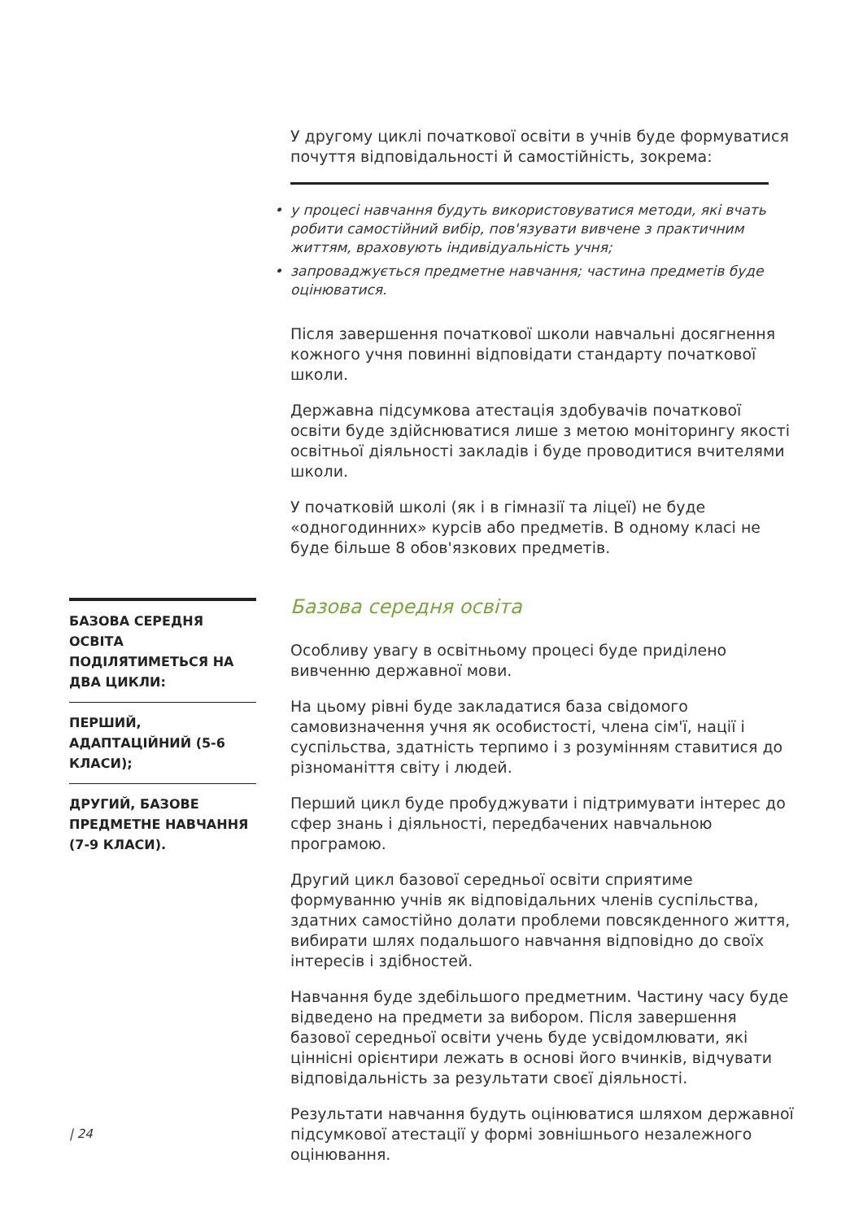У другому циклі початкової освіти в учнів буде формуватися почуття відповідальності й самостійність, зокрема:
• у процесі навчання будуть використовуватися методи, які вчать робити самостійний вибір, пов'язувати вивчене з практичним життям, враховують індивідуальність учня;
• запроваджується предметне навчання; частина предметів буде оцінюватися.
Після завершення початкової школи навчальні досягнення кожного учня повинні відповідати стандарту початкової школи.
Державна підсумкова атестація здобувачів початкової освіти буде здійснюватися лише з метою моніторингу якості освітньої діяльності закладів і буде проводитися вчителями школи.
У початковій школі (як і в гімназії та ліцеї) не буде «одногодинних» курсів або предметів. В одному класі не буде більше 8 обов'язкових предметів.
Базова середня освіта
Особливу увагу в освітньому процесі буде приділено вивченню державної мови.
На цьому рівні буде закладатися база свідомого самовизначення учня як особистості, члена сім'ї, нації і суспільства, здатність терпимо і з розумінням ставитися до різноманіття світу і людей.
Перший цикл буде пробуджувати і підтримувати інтерес до сфер знань і діяльності, передбачених навчальною програмою.
Другий цикл базової середньої освіти сприятиме формуванню учнів як відповідальних членів суспільства, здатних самостійно долати проблеми повсякденного життя, вибирати шлях подальшого навчання відповідно до своїх інтересів і здібностей.
Навчання буде здебільшого предметним. Частину часу буде відведено на предмети за вибором. Після завершення базової середньої освіти учень буде усвідомлювати, які ціннісні орієнтири лежать в основі його вчинків, відчувати відповідальність за результати своєї діяльності.
Результати навчання будуть оцінюватися шляхом державної підсумкової атестації у формі зовнішнього незалежного оцінювання.
БАЗОВА СЕРЕДНЯ ОСВІТА ПОДІЛЯТИМЕТЬСЯ НА ДВА ЦИКЛИ:
ПЕРШИЙ, АДАПТАЦІЙНИЙ (5-6 КЛАСИ);
ДРУГИЙ, БАЗОВЕ ПРЕДМЕТНЕ НАВЧАННЯ (7-9 КЛАСИ).
| 24